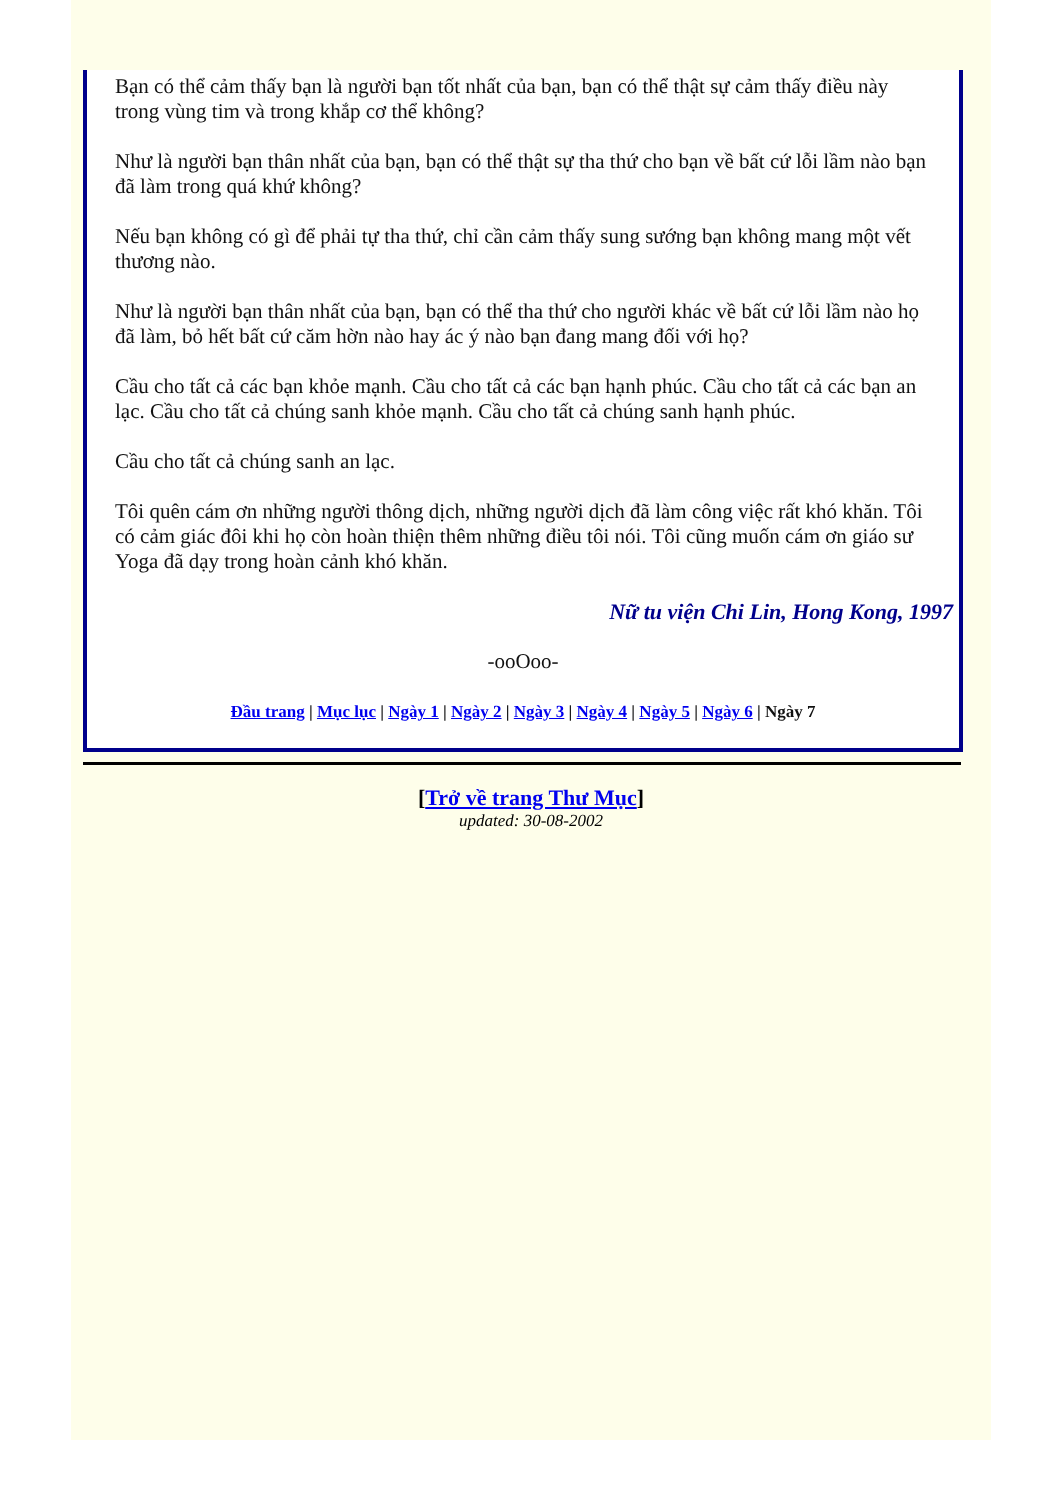Bạn có thể cảm thấy bạn là người bạn tốt nhất của bạn, bạn có thể thật sự cảm thấy điều này trong vùng tim và trong khắp cơ thể không?
Như là người bạn thân nhất của bạn, bạn có thể thật sự tha thứ cho bạn về bất cứ lỗi lầm nào bạn đã làm trong quá khứ không?
Nếu bạn không có gì để phải tự tha thứ, chỉ cần cảm thấy sung sướng bạn không mang một vết thương nào.
Như là người bạn thân nhất của bạn, bạn có thể tha thứ cho người khác về bất cứ lỗi lầm nào họ đã làm, bỏ hết bất cứ căm hờn nào hay ác ý nào bạn đang mang đối với họ?
Cầu cho tất cả các bạn khỏe mạnh. Cầu cho tất cả các bạn hạnh phúc. Cầu cho tất cả các bạn an lạc. Cầu cho tất cả chúng sanh khỏe mạnh. Cầu cho tất cả chúng sanh hạnh phúc.
Cầu cho tất cả chúng sanh an lạc.
Tôi quên cám ơn những người thông dịch, những người dịch đã làm công việc rất khó khăn. Tôi có cảm giác đôi khi họ còn hoàn thiện thêm những điều tôi nói. Tôi cũng muốn cám ơn giáo sư Yoga đã dạy trong hoàn cảnh khó khăn.
Nữ tu viện Chi Lin, Hong Kong, 1997
-ooOoo-
Đầu trang | Mục lục | Ngày 1 | Ngày 2 | Ngày 3 | Ngày 4 | Ngày 5 | Ngày 6 | Ngày 7
[Trở về trang Thư Mục]
updated: 30-08-2002